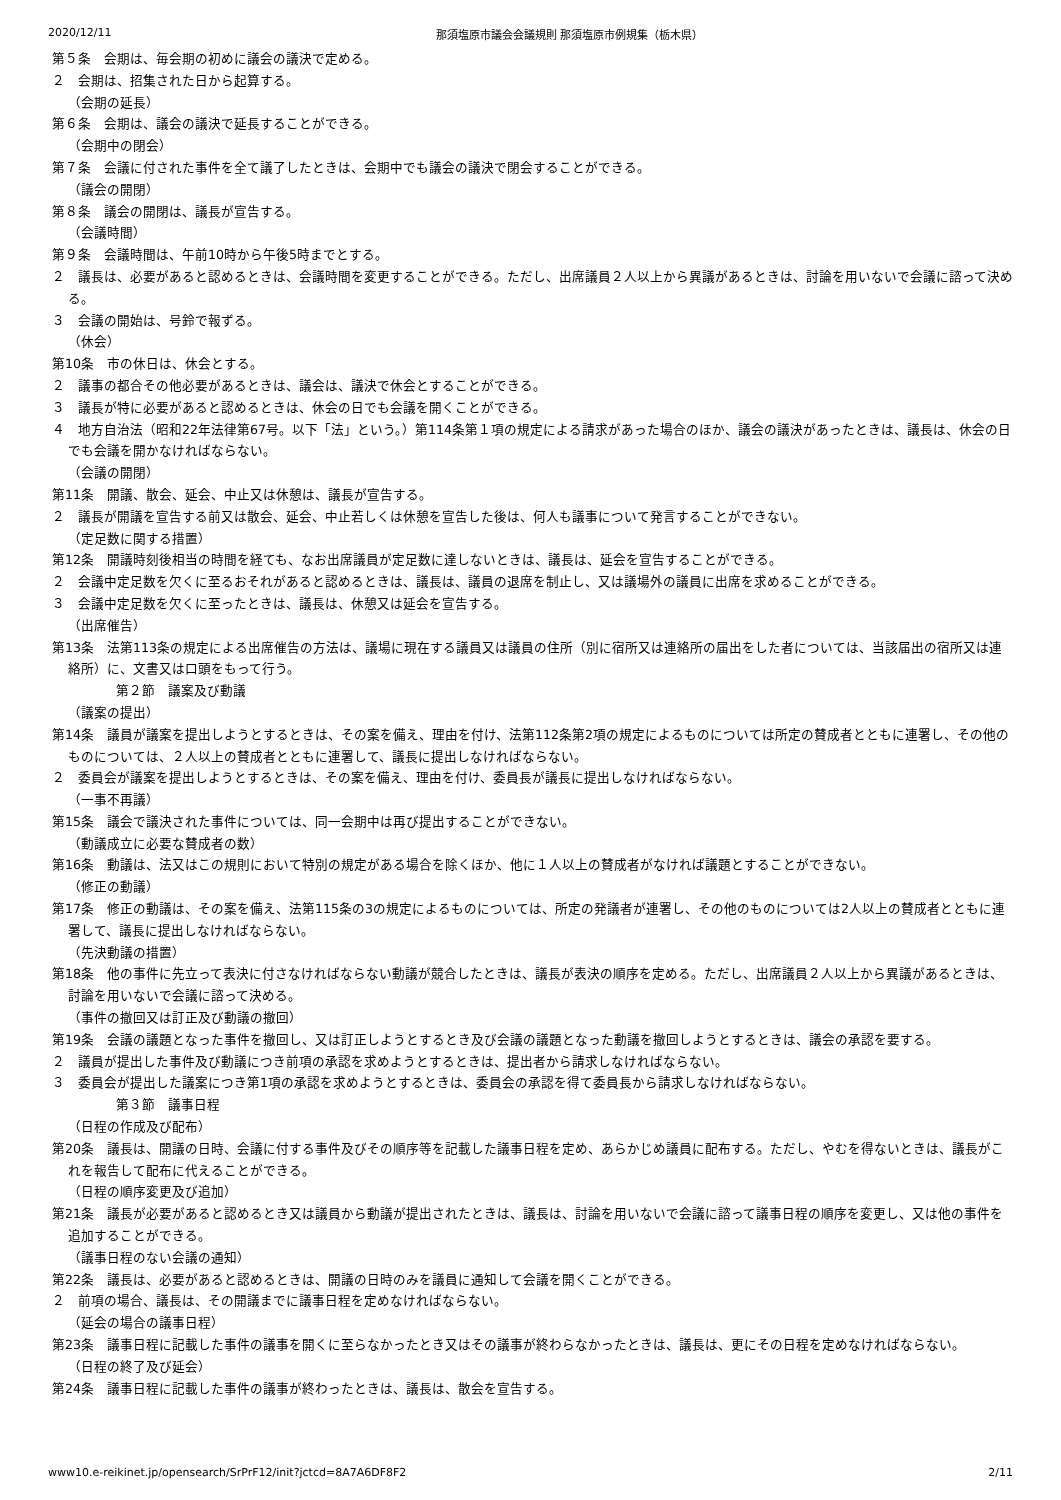2020/12/11 那須塩原市議会会議規則 那須塩原市例規集（栃木県）
第５条　会期は、毎会期の初めに議会の議決で定める。
２　会期は、招集された日から起算する。
（会期の延長）
第６条　会期は、議会の議決で延長することができる。
（会期中の閉会）
第７条　会議に付された事件を全て議了したときは、会期中でも議会の議決で閉会することができる。
（議会の開閉）
第８条　議会の開閉は、議長が宣告する。
（会議時間）
第９条　会議時間は、午前10時から午後5時までとする。
２　議長は、必要があると認めるときは、会議時間を変更することができる。ただし、出席議員２人以上から異議があるときは、討論を用いないで会議に諮って決める。
３　会議の開始は、号鈴で報ずる。
（休会）
第10条　市の休日は、休会とする。
２　議事の都合その他必要があるときは、議会は、議決で休会とすることができる。
３　議長が特に必要があると認めるときは、休会の日でも会議を開くことができる。
４　地方自治法（昭和22年法律第67号。以下「法」という。）第114条第１項の規定による請求があった場合のほか、議会の議決があったときは、議長は、休会の日でも会議を開かなければならない。
（会議の開閉）
第11条　開議、散会、延会、中止又は休憩は、議長が宣告する。
２　議長が開議を宣告する前又は散会、延会、中止若しくは休憩を宣告した後は、何人も議事について発言することができない。
（定足数に関する措置）
第12条　開議時刻後相当の時間を経ても、なお出席議員が定足数に達しないときは、議長は、延会を宣告することができる。
２　会議中定足数を欠くに至るおそれがあると認めるときは、議長は、議員の退席を制止し、又は議場外の議員に出席を求めることができる。
３　会議中定足数を欠くに至ったときは、議長は、休憩又は延会を宣告する。
（出席催告）
第13条　法第113条の規定による出席催告の方法は、議場に現在する議員又は議員の住所（別に宿所又は連絡所の届出をした者については、当該届出の宿所又は連絡所）に、文書又は口頭をもって行う。
第２節　議案及び動議
（議案の提出）
第14条　議員が議案を提出しようとするときは、その案を備え、理由を付け、法第112条第2項の規定によるものについては所定の賛成者とともに連署し、その他のものについては、２人以上の賛成者とともに連署して、議長に提出しなければならない。
２　委員会が議案を提出しようとするときは、その案を備え、理由を付け、委員長が議長に提出しなければならない。
（一事不再議）
第15条　議会で議決された事件については、同一会期中は再び提出することができない。
（動議成立に必要な賛成者の数）
第16条　動議は、法又はこの規則において特別の規定がある場合を除くほか、他に１人以上の賛成者がなければ議題とすることができない。
（修正の動議）
第17条　修正の動議は、その案を備え、法第115条の3の規定によるものについては、所定の発議者が連署し、その他のものについては2人以上の賛成者とともに連署して、議長に提出しなければならない。
（先決動議の措置）
第18条　他の事件に先立って表決に付さなければならない動議が競合したときは、議長が表決の順序を定める。ただし、出席議員２人以上から異議があるときは、討論を用いないで会議に諮って決める。
（事件の撤回又は訂正及び動議の撤回）
第19条　会議の議題となった事件を撤回し、又は訂正しようとするとき及び会議の議題となった動議を撤回しようとするときは、議会の承認を要する。
２　議員が提出した事件及び動議につき前項の承認を求めようとするときは、提出者から請求しなければならない。
３　委員会が提出した議案につき第1項の承認を求めようとするときは、委員会の承認を得て委員長から請求しなければならない。
第３節　議事日程
（日程の作成及び配布）
第20条　議長は、開議の日時、会議に付する事件及びその順序等を記載した議事日程を定め、あらかじめ議員に配布する。ただし、やむを得ないときは、議長がこれを報告して配布に代えることができる。
（日程の順序変更及び追加）
第21条　議長が必要があると認めるとき又は議員から動議が提出されたときは、議長は、討論を用いないで会議に諮って議事日程の順序を変更し、又は他の事件を追加することができる。
（議事日程のない会議の通知）
第22条　議長は、必要があると認めるときは、開議の日時のみを議員に通知して会議を開くことができる。
２　前項の場合、議長は、その開議までに議事日程を定めなければならない。
（延会の場合の議事日程）
第23条　議事日程に記載した事件の議事を開くに至らなかったとき又はその議事が終わらなかったときは、議長は、更にその日程を定めなければならない。
（日程の終了及び延会）
第24条　議事日程に記載した事件の議事が終わったときは、議長は、散会を宣告する。
www10.e-reikinet.jp/opensearch/SrPrF12/init?jctcd=8A7A6DF8F2 2/11